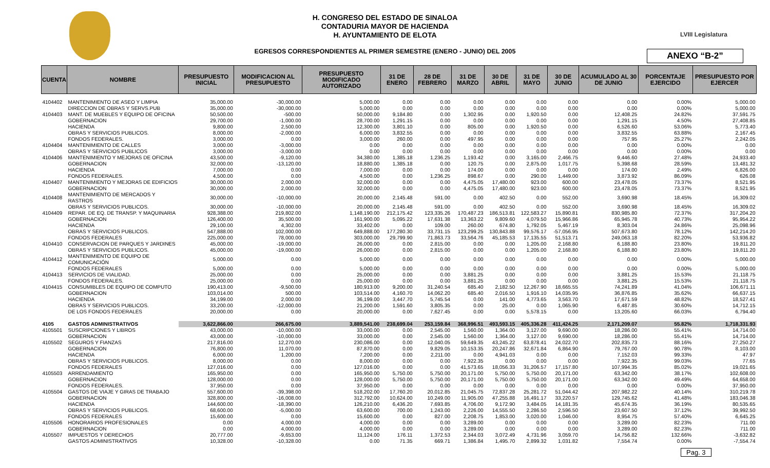LVIII Legislatura
H. CONGRESO DEL ESTADO DE SINALOA
CONTADURIA MAYOR DE HACIENDA
H. AYUNTAMIENTO DE ELOTA
EGRESOS CORRESPONDIENTES AL PRIMER SEMESTRE (ENERO - JUNIO) DEL 2005
ANEXO “B-2”
| CUENTA | NOMBRE | PRESUPUESTO INICIAL | MODIFICACION AL PRESUPUESTO | PRESUPUESTO MODIFICADO AUTORIZADO | 31 DE ENERO | 28 DE FEBRERO | 31 DE MARZO | 30 DE ABRIL | 31 DE MAYO | 30 DE JUNIO | ACUMULADO AL 30 DE JUNIO | PORCENTAJE EJERCIDO | PRESUPUESTO POR EJERCER |
| --- | --- | --- | --- | --- | --- | --- | --- | --- | --- | --- | --- | --- | --- |
| 4104402 | MANTENIMIENTO DE ASEO Y LIMPIA | 35,000.00 | -30,000.00 | 5,000.00 | 0.00 | 0.00 | 0.00 | 0.00 | 0.00 | 0.00 | 0.00 | 0.00% | 5,000.00 |
| | DIRECCION DE OBRAS Y SERVS.PUB | 35,000.00 | -30,000.00 | 5,000.00 | 0.00 | 0.00 | 0.00 | 0.00 | 0.00 | 0.00 | 0.00 | 0.00% | 5,000.00 |
| 4104403 | MANT. DE MUEBLES Y EQUIPO DE OFICINA | 50,500.00 | -500.00 | 50,000.00 | 9,184.80 | 0.00 | 1,302.95 | 0.00 | 1,920.50 | 0.00 | 12,408.25 | 24.82% | 37,591.75 |
| | GOBERNACION | 29,700.00 | -1,000.00 | 28,700.00 | 1,291.15 | 0.00 | 0.00 | 0.00 | 0.00 | 0.00 | 1,291.15 | 4.50% | 27,408.85 |
| | HACIENDA | 9,800.00 | 2,500.00 | 12,300.00 | 3,801.10 | 0.00 | 805.00 | 0.00 | 1,920.50 | 0.00 | 6,526.60 | 53.06% | 5,773.40 |
| | OBRAS Y SERVICIOS PUBLICOS. | 8,000.00 | -2,000.00 | 6,000.00 | 3,832.55 | 0.00 | 0.00 | 0.00 | 0.00 | 0.00 | 3,832.55 | 63.88% | 2,167.45 |
| | FONDOS FEDERALES. | 3,000.00 | 0.00 | 3,000.00 | 260.00 | 0.00 | 497.95 | 0.00 | 0.00 | 0.00 | 757.95 | 25.27% | 2,242.05 |
| 4104404 | MANTENIMIENTO DE CALLES | 3,000.00 | -3,000.00 | 0.00 | 0.00 | 0.00 | 0.00 | 0.00 | 0.00 | 0.00 | 0.00 | 0.00% | 0.00 |
| | OBRAS Y SERVICIOS PUBLICOS | 3,000.00 | -3,000.00 | 0.00 | 0.00 | 0.00 | 0.00 | 0.00 | 0.00 | 0.00 | 0.00 | 0.00% | 0.00 |
| 4104406 | MANTENIMIENTO Y MEJORAS DE OFICINA | 43,500.00 | -9,120.00 | 34,380.00 | 1,385.18 | 1,236.25 | 1,193.42 | 0.00 | 3,165.00 | 2,466.75 | 9,446.60 | 27.48% | 24,933.40 |
| | GOBERNACION | 32,000.00 | -13,120.00 | 18,880.00 | 1,385.18 | 0.00 | 120.75 | 0.00 | 2,875.00 | 1,017.75 | 5,398.68 | 28.59% | 13,481.32 |
| | HACIENDA | 7,000.00 | 0.00 | 7,000.00 | 0.00 | 0.00 | 174.00 | 0.00 | 0.00 | 0.00 | 174.00 | 2.49% | 6,826.00 |
| | FONDOS FEDERALES. | 4,500.00 | 0.00 | 4,500.00 | 0.00 | 1,236.25 | 898.67 | 0.00 | 290.00 | 1,449.00 | 3,873.92 | 86.09% | 626.08 |
| 4104407 | MANTENIMIENTO Y MEJORAS DE EDIFICIOS | 30,000.00 | 2,000.00 | 32,000.00 | 0.00 | 0.00 | 4,475.05 | 17,480.00 | 923.00 | 600.00 | 23,478.05 | 73.37% | 8,521.95 |
| | GOBERNACION | 30,000.00 | 2,000.00 | 32,000.00 | 0.00 | 0.00 | 4,475.05 | 17,480.00 | 923.00 | 600.00 | 23,478.05 | 73.37% | 8,521.95 |
| 4104408 | MANTENIMIENTO DE MERCADOS Y RASTROS | 30,000.00 | -10,000.00 | 20,000.00 | 2,145.48 | 591.00 | 0.00 | 402.50 | 0.00 | 552.00 | 3,690.98 | 18.45% | 16,309.02 |
| | OBRAS Y SERVICIOS PUBLICOS. | 30,000.00 | -10,000.00 | 20,000.00 | 2,145.48 | 591.00 | 0.00 | 402.50 | 0.00 | 552.00 | 3,690.98 | 18.45% | 16,309.02 |
| 4104409 | REPAR. DE EQ. DE TRANSP. Y MAQUINARIA | 928,388.00 | 219,802.00 | 1,148,190.00 | 212,175.42 | 123,335.26 | 170,487.23 | 186,513.81 | 122,583.27 | 15,890.81 | 830,985.80 | 72.37% | 317,204.20 |
| | GOBERNACION | 126,400.00 | 35,500.00 | 161,900.00 | 5,095.22 | 17,631.38 | 13,363.22 | 9,809.60 | 4,079.50 | 15,966.86 | 65,945.78 | 40.73% | 95,954.22 |
| | HACIENDA | 29,100.00 | 4,302.00 | 33,402.00 | 0.00 | 109.00 | 260.00 | 674.80 | 1,792.05 | 5,467.19 | 8,303.04 | 24.86% | 25,098.96 |
| | OBRAS Y SERVICIOS PUBLICOS. | 547,888.00 | 102,000.00 | 649,888.00 | 177,280.30 | 33,731.15 | 123,299.25 | 130,843.88 | 99,576.17 | -57,056.95 | 507,673.80 | 78.12% | 142,214.20 |
| | FONDOS FEDERALES | 225,000.00 | 78,000.00 | 303,000.00 | 29,799.90 | 71,863.73 | 33,564.76 | 45,185.53 | 17,135.55 | 51,513.71 | 249,063.18 | 82.20% | 53,936.82 |
| 4104410 | CONSERVACION DE PARQUES Y JARDINES | 45,000.00 | -19,000.00 | 26,000.00 | 0.00 | 2,815.00 | 0.00 | 0.00 | 1,205.00 | 2,168.80 | 6,188.80 | 23.80% | 19,811.20 |
| | OBRAS Y SERVICIOS PUBLICOS. | 45,000.00 | -19,000.00 | 26,000.00 | 0.00 | 2,815.00 | 0.00 | 0.00 | 1,205.00 | 2,168.80 | 6,188.80 | 23.80% | 19,811.20 |
| 4104412 | MANTENIMIENTO DE EQUIPO DE COMUNICACIÓN | 5,000.00 | 0.00 | 5,000.00 | 0.00 | 0.00 | 0.00 | 0.00 | 0.00 | 0.00 | 0.00 | 0.00% | 5,000.00 |
| | FONDOS FEDERALES | 5,000.00 | 0.00 | 5,000.00 | 0.00 | 0.00 | 0.00 | 0.00 | 0.00 | 0.00 | 0.00 | 0.00% | 5,000.00 |
| 4104413 | SERVICIOS DE VIALIDAD. | 25,000.00 | 0.00 | 25,000.00 | 0.00 | 0.00 | 3,881.25 | 0.00 | 0.00 | 0.00 | 3,881.25 | 15.53% | 21,118.75 |
| | FONDOS FEDERALES. | 25,000.00 | 0.00 | 25,000.00 | 0.00 | 0.00 | 3,881.25 | 0.00 | 0.00 | 0.00 | 3,881.25 | 15.53% | 21,118.75 |
| 4104415 | CONSUMIBLES DE EQUIPO DE COMPUTO | 190,413.00 | -9,500.00 | 180,913.00 | 9,200.00 | 31,240.54 | 685.40 | 2,182.50 | 12,267.90 | 18,665.55 | 74,241.89 | 41.04% | 106,671.11 |
| | GOBERNACION | 103,014.00 | 500.00 | 103,514.00 | 4,160.70 | 14,062.20 | 685.40 | 2,016.50 | 1,916.10 | 14,035.95 | 36,876.85 | 35.62% | 66,637.15 |
| | HACIENDA | 34,199.00 | 2,000.00 | 36,199.00 | 3,447.70 | 5,745.54 | 0.00 | 141.00 | 4,773.65 | 3,563.70 | 17,671.59 | 48.82% | 18,527.41 |
| | OBRAS Y SERVICIOS PUBLICOS. | 33,200.00 | -12,000.00 | 21,200.00 | 1,591.60 | 3,805.35 | 0.00 | 25.00 | 0.00 | 1,065.90 | 6,487.85 | 30.60% | 14,712.15 |
| | DE LOS FONDOS FEDERALES | 20,000.00 | 0.00 | 20,000.00 | 0.00 | 7,627.45 | 0.00 | 0.00 | 5,578.15 | 0.00 | 13,205.60 | 66.03% | 6,794.40 |
| 4105 | GASTOS ADMINISTRATIVOS | 3,622,866.00 | 266,675.00 | 3,889,541.00 | 238,699.04 | 253,159.84 | 368,996.51 | 493,593.15 | 405,336.28 | 411,424.25 | 2,171,209.07 | 55.82% | 1,718,331.93 |
| 4105501 | SUSCRIPCIONES Y LIBROS | 43,000.00 | -10,000.00 | 33,000.00 | 0.00 | 2,545.00 | 1,560.00 | 1,364.00 | 3,127.00 | 9,690.00 | 18,286.00 | 55.41% | 14,714.00 |
| | GOBERNACION | 43,000.00 | -10,000.00 | 33,000.00 | 0.00 | 2,545.00 | 1,560.00 | 1,364.00 | 3,127.00 | 9,690.00 | 18,286.00 | 55.41% | 14,714.00 |
| 4105502 | SEGUROS Y FIANZAS | 217,816.00 | 12,270.00 | 230,086.00 | 0.00 | 12,040.05 | 59,649.35 | 43,245.22 | 63,878.41 | 24,022.70 | 202,835.73 | 88.16% | 27,250.27 |
| | GOBERNACION | 76,800.00 | 11,070.00 | 87,870.00 | 0.00 | 9,829.05 | 10,153.35 | 20,247.86 | 32,671.84 | 6,864.90 | 79,767.00 | 90.78% | 8,103.00 |
| | HACIENDA | 6,000.00 | 1,200.00 | 7,200.00 | 0.00 | 2,211.00 | 0.00 | 4,941.03 | 0.00 | 0.00 | 7,152.03 | 99.33% | 47.97 |
| | OBRAS Y SERVICIOS PUBLICOS. | 8,000.00 | 0.00 | 8,000.00 | 0.00 | 0.00 | 7,922.35 | 0.00 | 0.00 | 0.00 | 7,922.35 | 99.03% | 77.65 |
| | FONDOS FEDERALES | 127,016.00 | 0.00 | 127,016.00 | 0.00 | 0.00 | 41,573.65 | 18,056.33 | 31,206.57 | 17,157.80 | 107,994.35 | 85.02% | 19,021.65 |
| 4105503 | ARRENDAMIENTO | 165,950.00 | 0.00 | 165,950.00 | 5,750.00 | 5,750.00 | 20,171.00 | 5,750.00 | 5,750.00 | 20,171.00 | 63,342.00 | 38.17% | 102,608.00 |
| | GOBERNACION | 128,000.00 | 0.00 | 128,000.00 | 5,750.00 | 5,750.00 | 20,171.00 | 5,750.00 | 5,750.00 | 20,171.00 | 63,342.00 | 49.49% | 64,658.00 |
| | FONDOS FEDERALES. | 37,950.00 | 0.00 | 37,950.00 | 0.00 | 0.00 | 0.00 | 0.00 | 0.00 | 0.00 | 0.00 | 0.00% | 37,950.00 |
| 4105504 | GASTOS DE VIAJE Y GIRAS DE TRABAJO | 557,600.00 | -39,398.00 | 518,202.00 | 17,760.20 | 20,012.85 | 21,045.75 | 72,837.28 | 25,281.72 | 51,044.42 | 207,982.22 | 40.14% | 310,219.78 |
| | GOBERNACION | 328,800.00 | -16,008.00 | 312,792.00 | 10,624.00 | 10,249.00 | 11,905.00 | 47,255.88 | 16,491.17 | 33,220.57 | 129,745.62 | 41.48% | 183,046.38 |
| | HACIENDA | 144,600.00 | -18,390.00 | 126,210.00 | 6,436.20 | 7,693.85 | 4,706.00 | 9,172.90 | 3,484.05 | 14,181.35 | 45,674.35 | 36.19% | 80,535.65 |
| | OBRAS Y SERVICIOS PUBLICOS. | 68,600.00 | -5,000.00 | 63,600.00 | 700.00 | 1,243.00 | 2,226.00 | 14,555.50 | 2,286.50 | 2,596.50 | 23,607.50 | 37.12% | 39,992.50 |
| | FONDOS FEDERALES | 15,600.00 | 0.00 | 15,600.00 | 0.00 | 827.00 | 2,208.75 | 1,853.00 | 3,020.00 | 1,046.00 | 8,954.75 | 57.40% | 6,645.25 |
| 4105506 | HONORARIOS PROFESIONALES | 0.00 | 4,000.00 | 4,000.00 | 0.00 | 0.00 | 3,289.00 | 0.00 | 0.00 | 0.00 | 3,289.00 | 82.23% | 711.00 |
| | GOBERNACION | 0.00 | 4,000.00 | 4,000.00 | 0.00 | 0.00 | 3,289.00 | 0.00 | 0.00 | 0.00 | 3,289.00 | 82.23% | 711.00 |
| 4105507 | IMPUESTOS Y DERECHOS | 20,777.00 | -9,653.00 | 11,124.00 | 176.11 | 1,372.53 | 2,344.03 | 3,072.49 | 4,731.96 | 3,059.70 | 14,756.82 | 132.66% | -3,632.82 |
| | GASTOS ADMINISTRATIVOS | 10,328.00 | -10,328.00 | 0.00 | 71.35 | 669.71 | 1,386.84 | 1,495.70 | 2,899.32 | 1,031.82 | 7,554.74 | 0.00% | -7,554.74 |
Pag. 3